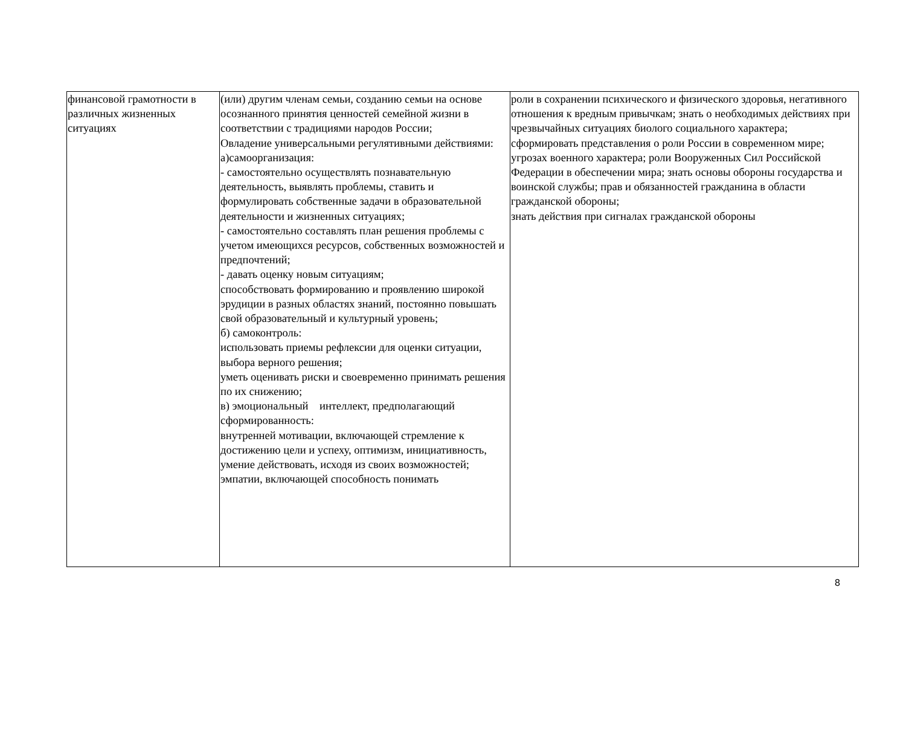| финансовой грамотности в различных жизненных ситуациях | (или) другим членам семьи, созданию семьи на основе осознанного принятия ценностей семейной жизни в соответствии с традициями народов России; Овладение универсальными регулятивными действиями: а)самоорганизация: - самостоятельно осуществлять познавательную деятельность, выявлять проблемы, ставить и формулировать собственные задачи в образовательной деятельности и жизненных ситуациях; - самостоятельно составлять план решения проблемы с учетом имеющихся ресурсов, собственных возможностей и предпочтений; - давать оценку новым ситуациям; способствовать формированию и проявлению широкой эрудиции в разных областях знаний, постоянно повышать свой образовательный и культурный уровень; б) самоконтроль: использовать приемы рефлексии для оценки ситуации, выбора верного решения; уметь оценивать риски и своевременно принимать решения по их снижению; в) эмоциональный интеллект, предполагающий сформированность: внутренней мотивации, включающей стремление к достижению цели и успеху, оптимизм, инициативность, умение действовать, исходя из своих возможностей; эмпатии, включающей способность понимать | роли в сохранении психического и физического здоровья, негативного отношения к вредным привычкам; знать о необходимых действиях при чрезвычайных ситуациях биолого социального характера; сформировать представления о роли России в современном мире; угрозах военного характера; роли Вооруженных Сил Российской Федерации в обеспечении мира; знать основы обороны государства и воинской службы; прав и обязанностей гражданина в области гражданской обороны; знать действия при сигналах гражданской обороны |
8